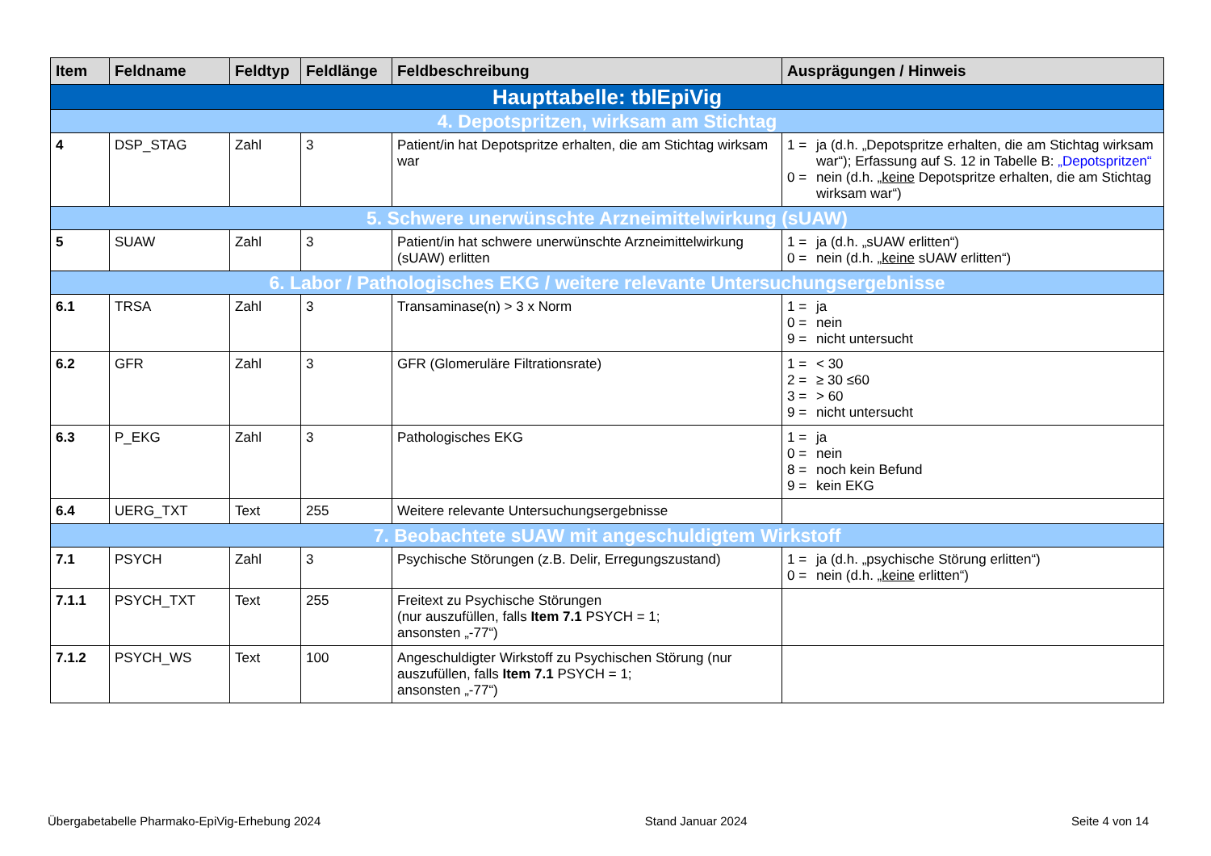| Item | Feldname | Feldtyp | Feldlänge | Feldbeschreibung | Ausprägungen / Hinweis |
| --- | --- | --- | --- | --- | --- |
| Haupttabelle: tblEpiVig | | | | | |
| 4. Depotspritzen, wirksam am Stichtag | | | | | |
| 4 | DSP_STAG | Zahl | 3 | Patient/in hat Depotspritze erhalten, die am Stichtag wirksam war | 1 = ja (d.h. „Depotspritze erhalten, die am Stichtag wirksam war“); Erfassung auf S. 12 in Tabelle B: „Depotspritzen“ 0 = nein (d.h. „ keine Depotspritze erhalten, die am Stichtag wirksam war“) |
| 5. Schwere unerwünschte Arzneimittelwirkung (sUAW) | | | | | |
| 5 | SUAW | Zahl | 3 | Patient/in hat schwere unerwünschte Arzneimittelwirkung (sUAW) erlitten | 1 = ja (d.h. „sUAW erlitten“) 0 = nein (d.h. „ keine sUAW erlitten“) |
| 6. Labor / Pathologisches EKG / weitere relevante Untersuchungsergebnisse | | | | | |
| 6.1 | TRSA | Zahl | 3 | Transaminase(n) > 3 x Norm | 1 = ja 0 = nein 9 = nicht untersucht |
| 6.2 | GFR | Zahl | 3 | GFR (Glomeruläre Filtrationsrate) | 1 = < 30 2 = ≥ 30 ≤60 3 = > 60 9 = nicht untersucht |
| 6.3 | P_EKG | Zahl | 3 | Pathologisches EKG | 1 = ja 0 = nein 8 = noch kein Befund 9 = kein EKG |
| 6.4 | UERG_TXT | Text | 255 | Weitere relevante Untersuchungsergebnisse | |
| 7. Beobachtete sUAW mit angeschuldigtem Wirkstoff | | | | | |
| 7.1 | PSYCH | Zahl | 3 | Psychische Störungen (z.B. Delir, Erregungszustand) | 1 = ja (d.h. „psychische Störung erlitten“) 0 = nein (d.h. „ keine erlitten“) |
| 7.1.1 | PSYCH_TXT | Text | 255 | Freitext zu Psychische Störungen (nur auszufüllen, falls Item 7.1 PSYCH = 1; ansonsten „-77“) | |
| 7.1.2 | PSYCH_WS | Text | 100 | Angeschuldigter Wirkstoff zu Psychischen Störung (nur auszufüllen, falls Item 7.1 PSYCH = 1; ansonsten „-77“) | |
Übergabetabelle Pharmako-EpiVig-Erhebung 2024 Stand Januar 2024 Seite 4 von 14